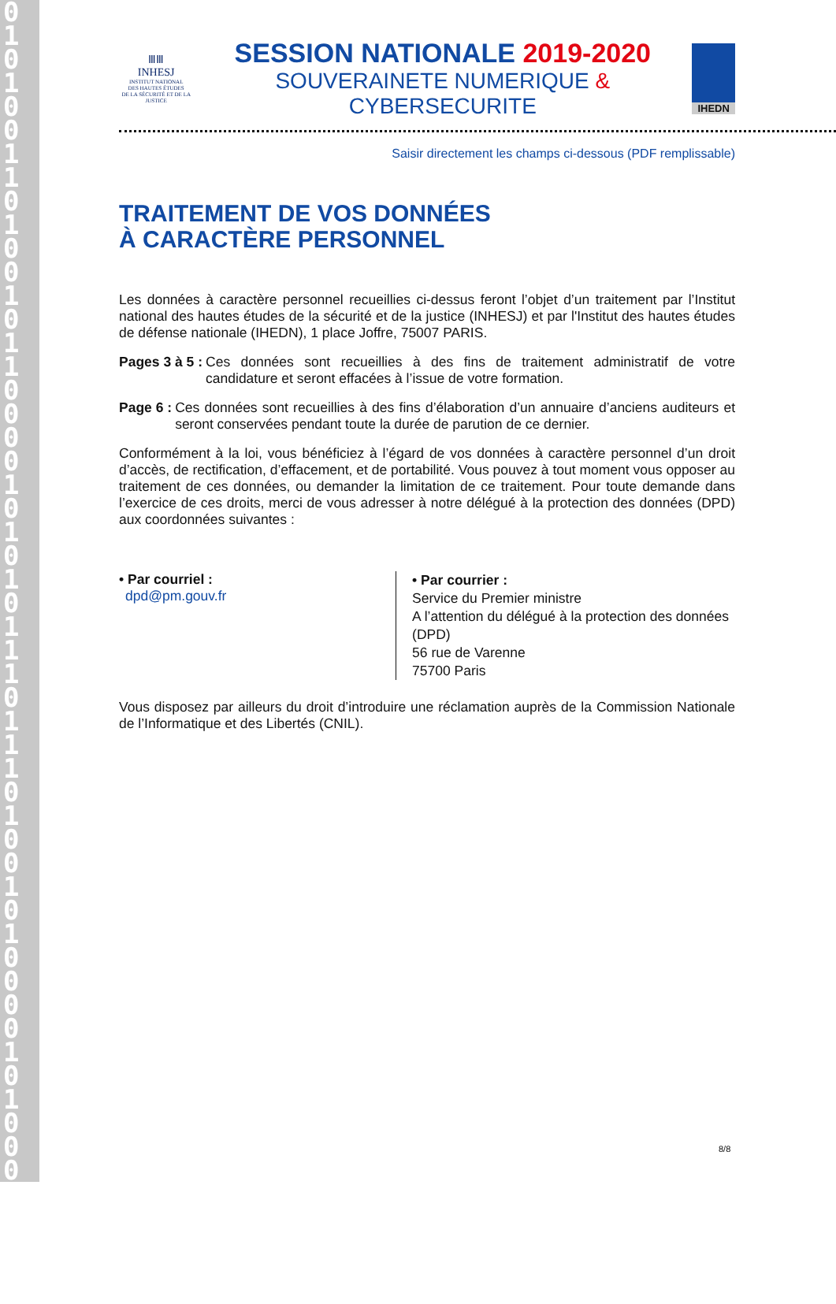0101001101001011000010101011101110100101000010100001000
ⅢⅢ
INHESJ
INSTITUT NATIONAL
DES HAUTES ÉTUDES
DE LA SÉCURITÉ ET DE LA JUSTICE
SESSION NATIONALE 2019-2020
SOUVERAINETE NUMERIQUE & CYBERSECURITE
IHEDN
Saisir directement les champs ci-dessous (PDF remplissable)
TRAITEMENT DE VOS DONNÉES
À CARACTÈRE PERSONNEL
Les données à caractère personnel recueillies ci-dessus feront l’objet d’un traitement par l’Institut national des hautes études de la sécurité et de la justice (INHESJ) et par l'Institut des hautes études de défense nationale (IHEDN), 1 place Joffre, 75007 PARIS.
Pages 3 à 5 : Ces données sont recueillies à des fins de traitement administratif de votre candidature et seront effacées à l’issue de votre formation.
Page 6 : Ces données sont recueillies à des fins d’élaboration d’un annuaire d’anciens auditeurs et seront conservées pendant toute la durée de parution de ce dernier.
Conformément à la loi, vous bénéficiez à l’égard de vos données à caractère personnel d’un droit d’accès, de rectification, d’effacement, et de portabilité. Vous pouvez à tout moment vous opposer au traitement de ces données, ou demander la limitation de ce traitement. Pour toute demande dans l’exercice de ces droits, merci de vous adresser à notre délégué à la protection des données (DPD) aux coordonnées suivantes :
• Par courriel :
dpd@pm.gouv.fr
• Par courrier :
Service du Premier ministre
A l’attention du délégué à la protection des données (DPD)
56 rue de Varenne
75700 Paris
Vous disposez par ailleurs du droit d’introduire une réclamation auprès de la Commission Nationale de l’Informatique et des Libertés (CNIL).
8/8